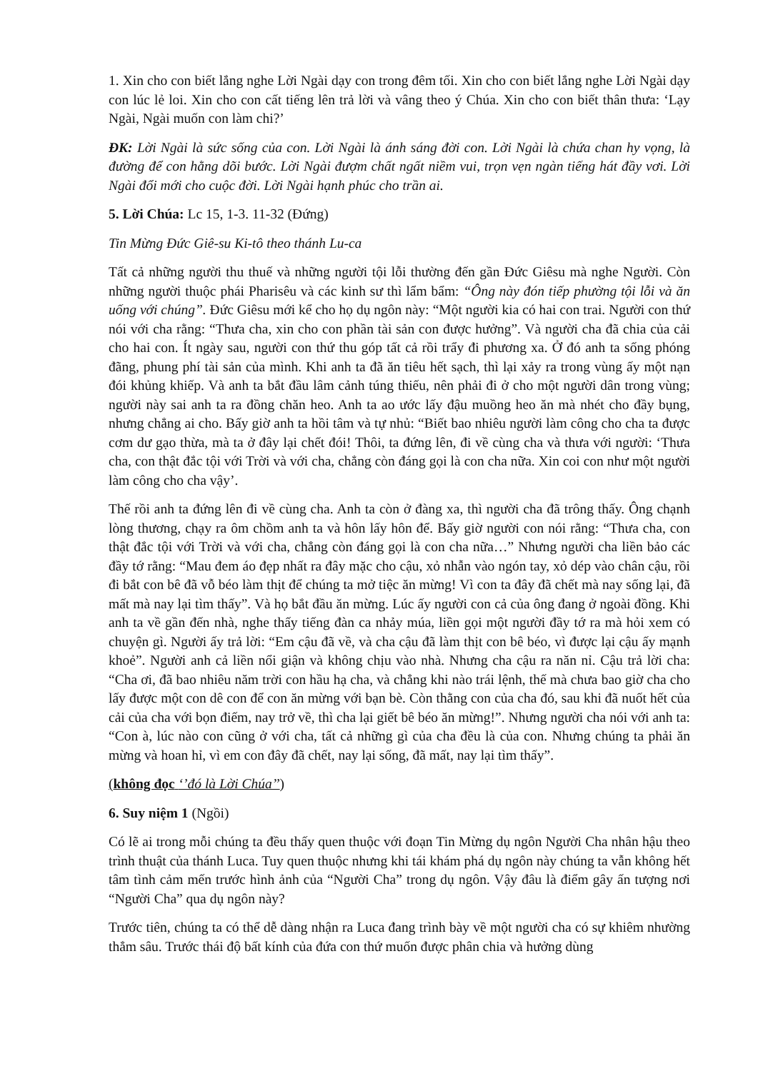1. Xin cho con biết lắng nghe Lời Ngài dạy con trong đêm tối. Xin cho con biết lắng nghe Lời Ngài dạy con lúc lẻ loi. Xin cho con cất tiếng lên trả lời và vâng theo ý Chúa. Xin cho con biết thân thưa: ‘Lạy Ngài, Ngài muốn con làm chi?’
ĐK: Lời Ngài là sức sống của con. Lời Ngài là ánh sáng đời con. Lời Ngài là chứa chan hy vọng, là đường để con hằng dõi bước. Lời Ngài đượm chất ngất niềm vui, trọn vẹn ngàn tiếng hát đầy vơi. Lời Ngài đổi mới cho cuộc đời. Lời Ngài hạnh phúc cho trần ai.
5. Lời Chúa: Lc 15, 1-3. 11-32 (Đứng)
Tin Mừng Đức Giê-su Ki-tô theo thánh Lu-ca
Tất cả những người thu thuế và những người tội lỗi thường đến gần Đức Giêsu mà nghe Người. Còn những người thuộc phái Pharisêu và các kinh sư thì lẩm bẩm: “Ông này đón tiếp phường tội lỗi và ăn uống với chúng”. Đức Giêsu mới kể cho họ dụ ngôn này: “Một người kia có hai con trai. Người con thứ nói với cha rằng: “Thưa cha, xin cho con phần tài sản con được hưởng”. Và người cha đã chia của cải cho hai con. Ít ngày sau, người con thứ thu góp tất cả rồi trẩy đi phương xa. Ở đó anh ta sống phóng đãng, phung phí tài sản của mình. Khi anh ta đã ăn tiêu hết sạch, thì lại xảy ra trong vùng ấy một nạn đói khủng khiếp. Và anh ta bắt đầu lâm cảnh túng thiếu, nên phải đi ở cho một người dân trong vùng; người này sai anh ta ra đồng chăn heo. Anh ta ao ước lấy đậu muồng heo ăn mà nhét cho đầy bụng, nhưng chẳng ai cho. Bấy giờ anh ta hồi tâm và tự nhủ: “Biết bao nhiêu người làm công cho cha ta được cơm dư gạo thừa, mà ta ở đây lại chết đói! Thôi, ta đứng lên, đi về cùng cha và thưa với người: ‘Thưa cha, con thật đắc tội với Trời và với cha, chẳng còn đáng gọi là con cha nữa. Xin coi con như một người làm công cho cha vậy’.
Thế rồi anh ta đứng lên đi về cùng cha. Anh ta còn ở đàng xa, thì người cha đã trông thấy. Ông chạnh lòng thương, chạy ra ôm chồm anh ta và hôn lấy hôn để. Bấy giờ người con nói rằng: “Thưa cha, con thật đắc tội với Trời và với cha, chẳng còn đáng gọi là con cha nữa…” Nhưng người cha liền bảo các đầy tớ rằng: “Mau đem áo đẹp nhất ra đây mặc cho cậu, xỏ nhẫn vào ngón tay, xỏ dép vào chân cậu, rồi đi bắt con bê đã vỗ béo làm thịt để chúng ta mở tiệc ăn mừng! Vì con ta đây đã chết mà nay sống lại, đã mất mà nay lại tìm thấy”. Và họ bắt đầu ăn mừng. Lúc ấy người con cả của ông đang ở ngoài đồng. Khi anh ta về gần đến nhà, nghe thấy tiếng đàn ca nhảy múa, liền gọi một người đầy tớ ra mà hỏi xem có chuyện gì. Người ấy trả lời: “Em cậu đã về, và cha cậu đã làm thịt con bê béo, vì được lại cậu ấy mạnh khoẻ”. Người anh cả liền nổi giận và không chịu vào nhà. Nhưng cha cậu ra năn nỉ. Cậu trả lời cha: “Cha ơi, đã bao nhiêu năm trời con hầu hạ cha, và chẳng khi nào trái lệnh, thế mà chưa bao giờ cha cho lấy được một con dê con để con ăn mừng với bạn bè. Còn thằng con của cha đó, sau khi đã nuốt hết của cải của cha với bọn điếm, nay trở về, thì cha lại giết bê béo ăn mừng!”. Nhưng người cha nói với anh ta: “Con à, lúc nào con cũng ở với cha, tất cả những gì của cha đều là của con. Nhưng chúng ta phải ăn mừng và hoan hỉ, vì em con đây đã chết, nay lại sống, đã mất, nay lại tìm thấy”.
(không đọc ‘’đó là Lời Chúa’’)
6. Suy niệm 1 (Ngồi)
Có lẽ ai trong mỗi chúng ta đều thấy quen thuộc với đoạn Tin Mừng dụ ngôn Người Cha nhân hậu theo trình thuật của thánh Luca. Tuy quen thuộc nhưng khi tái khám phá dụ ngôn này chúng ta vẫn không hết tâm tình cảm mến trước hình ảnh của “Người Cha” trong dụ ngôn. Vậy đâu là điểm gây ấn tượng nơi “Người Cha” qua dụ ngôn này?
Trước tiên, chúng ta có thể dễ dàng nhận ra Luca đang trình bày về một người cha có sự khiêm nhường thẳm sâu. Trước thái độ bất kính của đứa con thứ muốn được phân chia và hưởng dùng